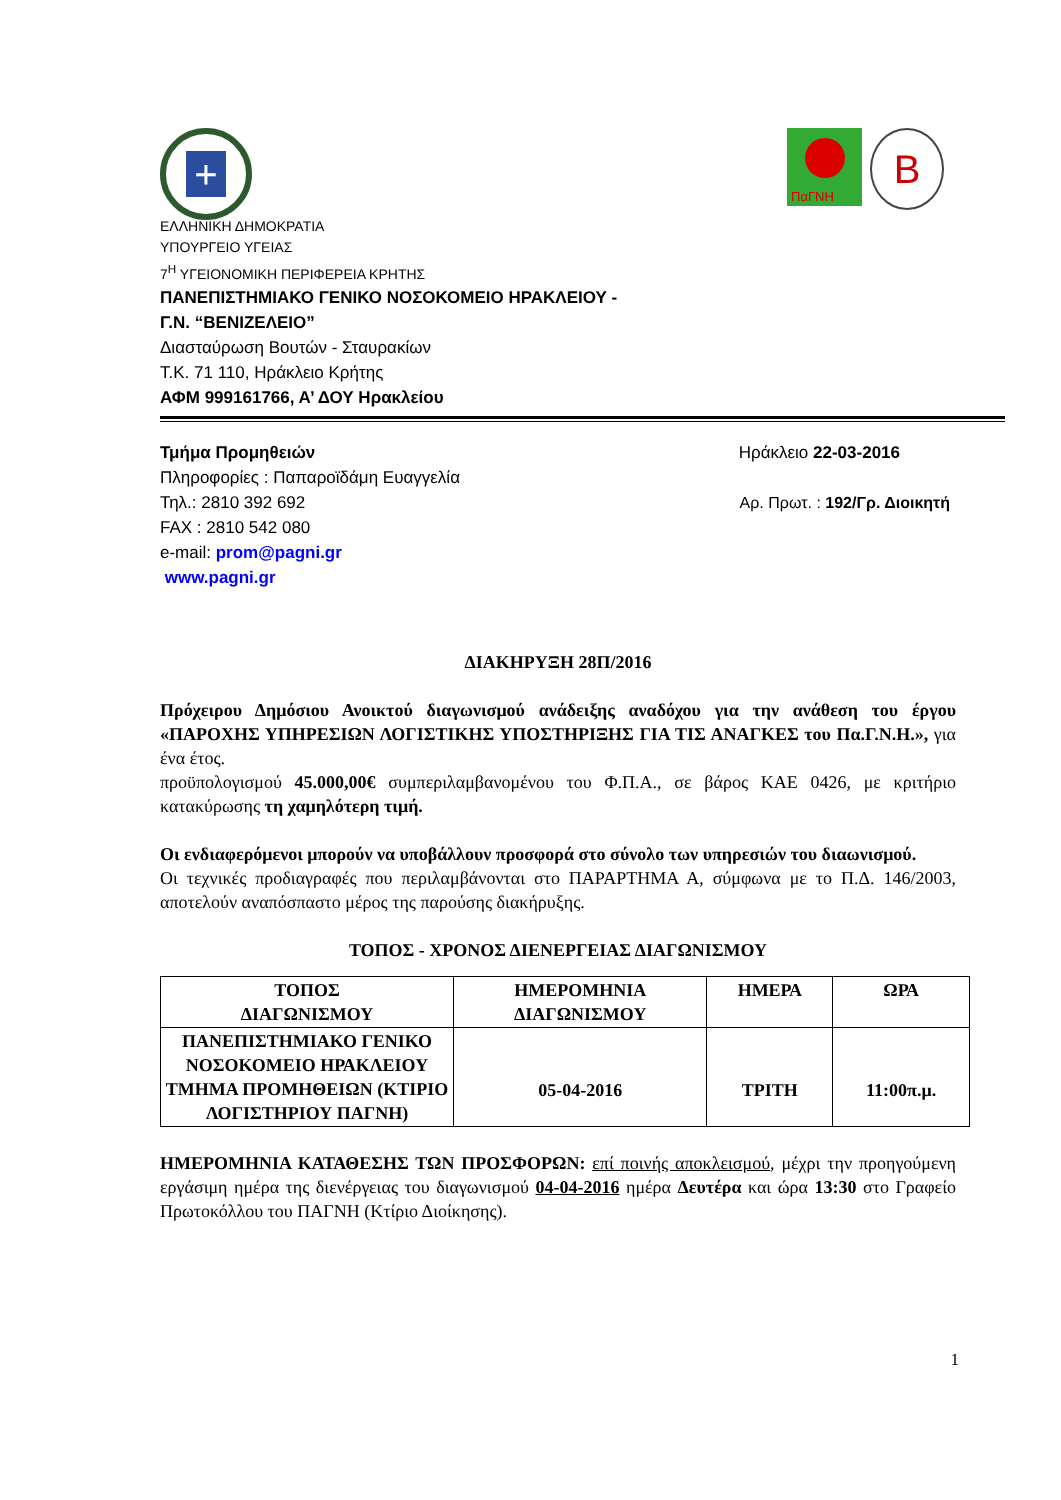+
ΠαΓΝΗ
B
ΕΛΛΗΝΙΚΗ ΔΗΜΟΚΡΑΤΙΑ
ΥΠΟΥΡΓΕΙΟ ΥΓΕΙΑΣ
7<sup>Η</sup> ΥΓΕΙΟΝΟΜΙΚΗ ΠΕΡΙΦΕΡΕΙΑ ΚΡΗΤΗΣ
ΠΑΝΕΠΙΣΤΗΜΙΑΚΟ ΓΕΝΙΚΟ ΝΟΣΟΚΟΜΕΙΟ ΗΡΑΚΛΕΙΟΥ -
Γ.Ν. “ΒΕΝΙΖΕΛΕΙΟ”
Διασταύρωση Βουτών - Σταυρακίων
Τ.Κ. 71 110, Ηράκλειο Κρήτης
ΑΦΜ 999161766, Α’ ΔΟΥ Ηρακλείου
Τμήμα Προμηθειών Ηράκλειο 22-03-2016
Πληροφορίες : Παπαροϊδάμη Ευαγγελία
Τηλ.: 2810 392 692 Αρ. Πρωτ. : 192/Γρ. Διοικητή
FAX : 2810 542 080
e-mail: prom@pagni.gr
www.pagni.gr
ΔΙΑΚΗΡΥΞΗ 28Π/2016
Πρόχειρου Δημόσιου Ανοικτού διαγωνισμού ανάδειξης αναδόχου για την ανάθεση του έργου «ΠΑΡΟΧΗΣ ΥΠΗΡΕΣΙΩΝ ΛΟΓΙΣΤΙΚΗΣ ΥΠΟΣΤΗΡΙΞΗΣ ΓΙΑ ΤΙΣ ΑΝΑΓΚΕΣ του Πα.Γ.Ν.Η.», για ένα έτος.
προϋπολογισμού 45.000,00€ συμπεριλαμβανομένου του Φ.Π.Α., σε βάρος ΚΑΕ 0426, με κριτήριο κατακύρωσης τη χαμηλότερη τιμή.
Οι ενδιαφερόμενοι μπορούν να υποβάλλουν προσφορά στο σύνολο των υπηρεσιών του διαωνισμού.
Οι τεχνικές προδιαγραφές που περιλαμβάνονται στο ΠΑΡΑΡΤΗΜΑ Α, σύμφωνα με το Π.Δ. 146/2003, αποτελούν αναπόσπαστο μέρος της παρούσης διακήρυξης.
ΤΟΠΟΣ - ΧΡΟΝΟΣ ΔΙΕΝΕΡΓΕΙΑΣ ΔΙΑΓΩΝΙΣΜΟΥ
| ΤΟΠΟΣ ΔΙΑΓΩΝΙΣΜΟΥ | ΗΜΕΡΟΜΗΝΙΑ ΔΙΑΓΩΝΙΣΜΟΥ | ΗΜΕΡΑ | ΩΡΑ |
| --- | --- | --- | --- |
| ΠΑΝΕΠΙΣΤΗΜΙΑΚΟ ΓΕΝΙΚΟ ΝΟΣΟΚΟΜΕΙΟ ΗΡΑΚΛΕΙΟΥ ΤΜΗΜΑ ΠΡΟΜΗΘΕΙΩΝ (ΚΤΙΡΙΟ ΛΟΓΙΣΤΗΡΙΟΥ ΠΑΓΝΗ) | 05-04-2016 | ΤΡΙΤΗ | 11:00π.μ. |
ΗΜΕΡΟΜΗΝΙΑ ΚΑΤΑΘΕΣΗΣ ΤΩΝ ΠΡΟΣΦΟΡΩΝ: επί ποινής αποκλεισμού, μέχρι την προηγούμενη εργάσιμη ημέρα της διενέργειας του διαγωνισμού 04-04-2016 ημέρα Δευτέρα και ώρα 13:30 στο Γραφείο Πρωτοκόλλου του ΠΑΓΝΗ (Κτίριο Διοίκησης).
1